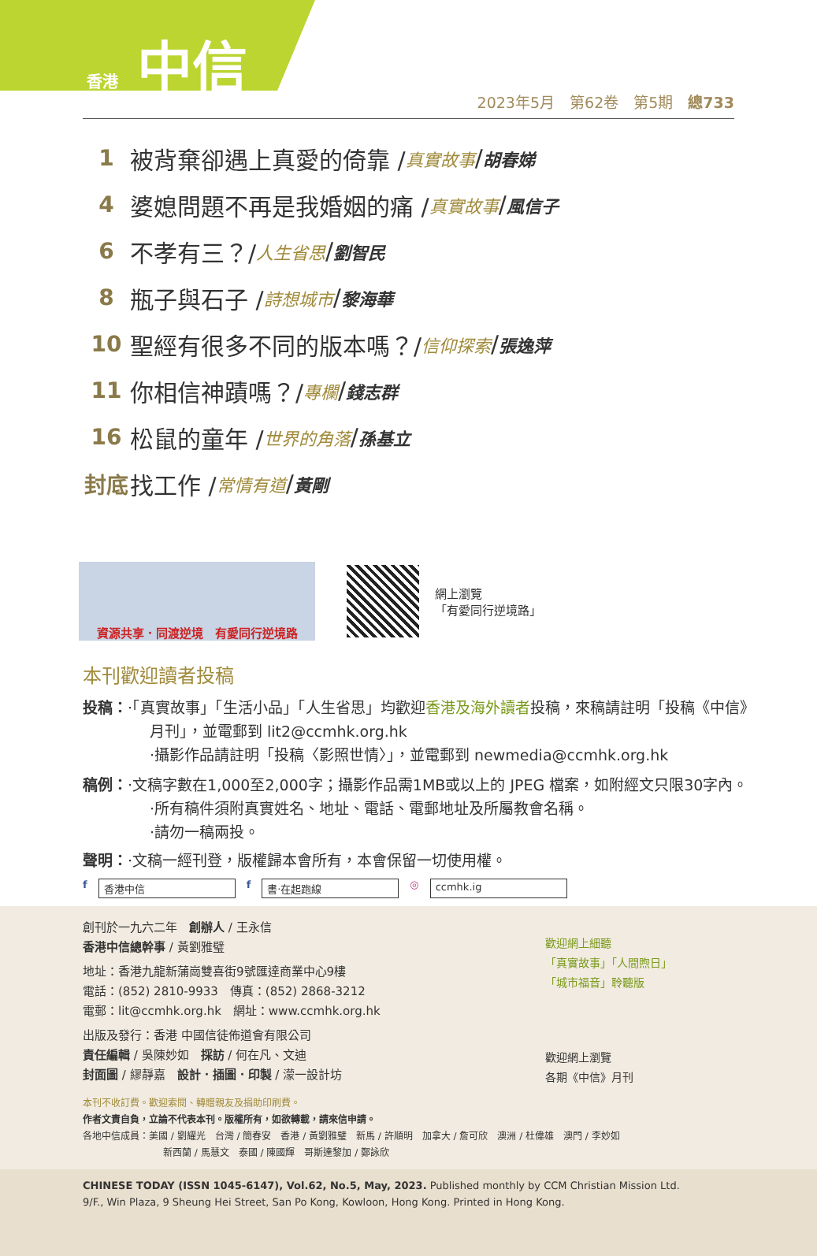香港 中信
2023年5月　第62卷　第5期　總733
1 被背棄卻遇上真愛的倚靠 / 真實故事 / 胡春娣
4 婆媳問題不再是我婚姻的痛 / 真實故事 / 風信子
6 不孝有三？/ 人生省思 / 劉智民
8 瓶子與石子 / 詩想城市 / 黎海華
10 聖經有很多不同的版本嗎？/ 信仰探索 / 張逸萍
11 你相信神蹟嗎？/ 專欄 / 錢志群
16 松鼠的童年 / 世界的角落 / 孫基立
封底 找工作 / 常情有道 / 黃剛
資源共享．同渡逆境　有愛同行逆境路
網上瀏覽
「有愛同行逆境路」
本刊歡迎讀者投稿
投稿：‧「真實故事」「生活小品」「人生省思」均歡迎香港及海外讀者投稿，來稿請註明「投稿《中信》
月刊」，並電郵到 lit2@ccmhk.org.hk
‧攝影作品請註明「投稿〈影照世情〉」，並電郵到 newmedia@ccmhk.org.hk
稿例：‧文稿字數在1,000至2,000字；攝影作品需1MB或以上的 JPEG 檔案，如附經文只限30字內。
‧所有稿件須附真實姓名、地址、電話、電郵地址及所屬教會名稱。
‧請勿一稿兩投。
聲明：‧文稿一經刊登，版權歸本會所有，本會保留一切使用權。
f 香港中信 f 書‧在起跑線 ◎ ccmhk.ig
創刊於一九六二年　創辦人 / 王永信
香港中信總幹事 / 黃劉雅璧
地址：香港九龍新蒲崗雙喜街9號匯達商業中心9樓
電話：(852) 2810-9933　傳真：(852) 2868-3212
電郵：lit@ccmhk.org.hk　網址：www.ccmhk.org.hk
出版及發行：香港 中國信徒佈道會有限公司
責任編輯 / 吳陳妙如　採訪 / 何在凡、文迪
封面圖 / 繆靜嘉　設計．插圖．印製 / 濛一設計坊
歡迎網上細聽
「真實故事」「人間煦日」
「城市福音」聆聽版
歡迎網上瀏覽
各期《中信》月刊
本刊不收訂費。歡迎索閱、轉贈親友及捐助印刷費。
作者文責自負，立論不代表本刊。版權所有，如欲轉載，請來信申請。
各地中信成員：美國 / 劉耀光　台灣 / 簡春安　香港 / 黃劉雅璧　新馬 / 許順明　加拿大 / 詹可欣　澳洲 / 杜偉雄　澳門 / 李妙如
新西蘭 / 馬慧文　泰國 / 陳國輝　哥斯達黎加 / 鄭詠欣
CHINESE TODAY (ISSN 1045-6147), Vol.62, No.5, May, 2023. Published monthly by CCM Christian Mission Ltd.
9/F., Win Plaza, 9 Sheung Hei Street, San Po Kong, Kowloon, Hong Kong. Printed in Hong Kong.